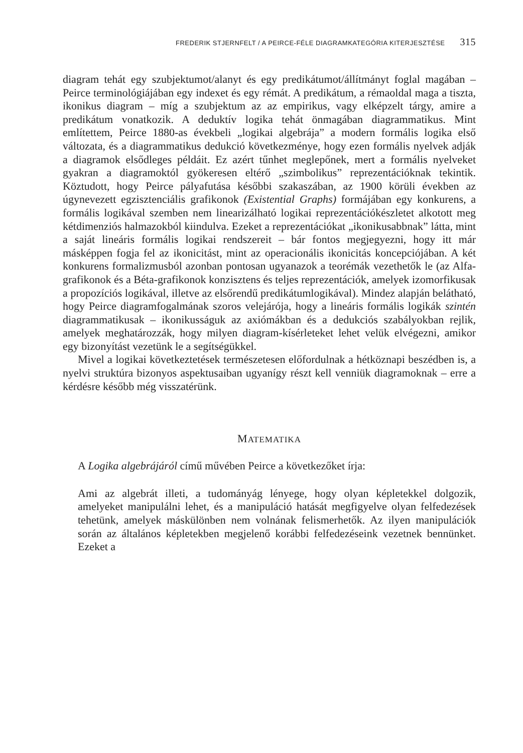FREDERIK STJERNFELT / A PEIRCE-FÉLE DIAGRAMKATEGÓRIA KITERJESZTÉSE 315
diagram tehát egy szubjektumot/alanyt és egy predikátumot/állítmányt foglal magában – Peirce terminológiájában egy indexet és egy rémát. A predikátum, a rémaoldal maga a tiszta, ikonikus diagram – míg a szubjektum az az empirikus, vagy elképzelt tárgy, amire a predikátum vonatkozik. A deduktív logika tehát önmagában diagrammatikus. Mint említettem, Peirce 1880-as évekbeli „logikai algebrája” a modern formális logika első változata, és a diagrammatikus dedukció következménye, hogy ezen formális nyelvek adják a diagramok elsődleges példáit. Ez azért tűnhet meglepőnek, mert a formális nyelveket gyakran a diagramoktól gyökeresen eltérő „szimbolikus” reprezentációknak tekintik. Köztudott, hogy Peirce pályafutása későbbi szakaszában, az 1900 körüli években az úgynevezett egzisztenciális grafikonok (Existential Graphs) formájában egy konkurens, a formális logikával szemben nem linearizálható logikai reprezentációkészletet alkotott meg kétdimenziós halmazokból kiindulva. Ezeket a reprezentációkat „ikonikusabbnak” látta, mint a saját lineáris formális logikai rendszereit – bár fontos megjegyezni, hogy itt már másképpen fogja fel az ikonicitást, mint az operacionális ikonicitás koncepciójában. A két konkurens formalizmusból azonban pontosan ugyanazok a teorémák vezethetők le (az Alfa-grafikonok és a Béta-grafikonok konzisztens és teljes reprezentációk, amelyek izomorfikusak a propozíciós logikával, illetve az elsőrendű predikátumlogikával). Mindez alapján belátható, hogy Peirce diagramfogalmának szoros velejárója, hogy a lineáris formális logikák szintén diagrammatikusak – ikonikusságuk az axiómákban és a dedukciós szabályokban rejlik, amelyek meghatározzák, hogy milyen diagram-kísérleteket lehet velük elvégezni, amikor egy bizonyítást vezetünk le a segítségükkel.
Mivel a logikai következtetések természetesen előfordulnak a hétköznapi beszédben is, a nyelvi struktúra bizonyos aspektusaiban ugyanígy részt kell venniük diagramoknak – erre a kérdésre később még visszatérünk.
MATEMATIKA
A Logika algebrájáról című művében Peirce a következőket írja:
Ami az algebrát illeti, a tudományág lényege, hogy olyan képletekkel dolgozik, amelyeket manipulálni lehet, és a manipuláció hatását megfigyelve olyan felfedezések tehetünk, amelyek máskülönben nem volnának felismerhetők. Az ilyen manipulációk során az általános képletekben megjelenő korábbi felfedezéseink vezetnek bennünket. Ezeket a